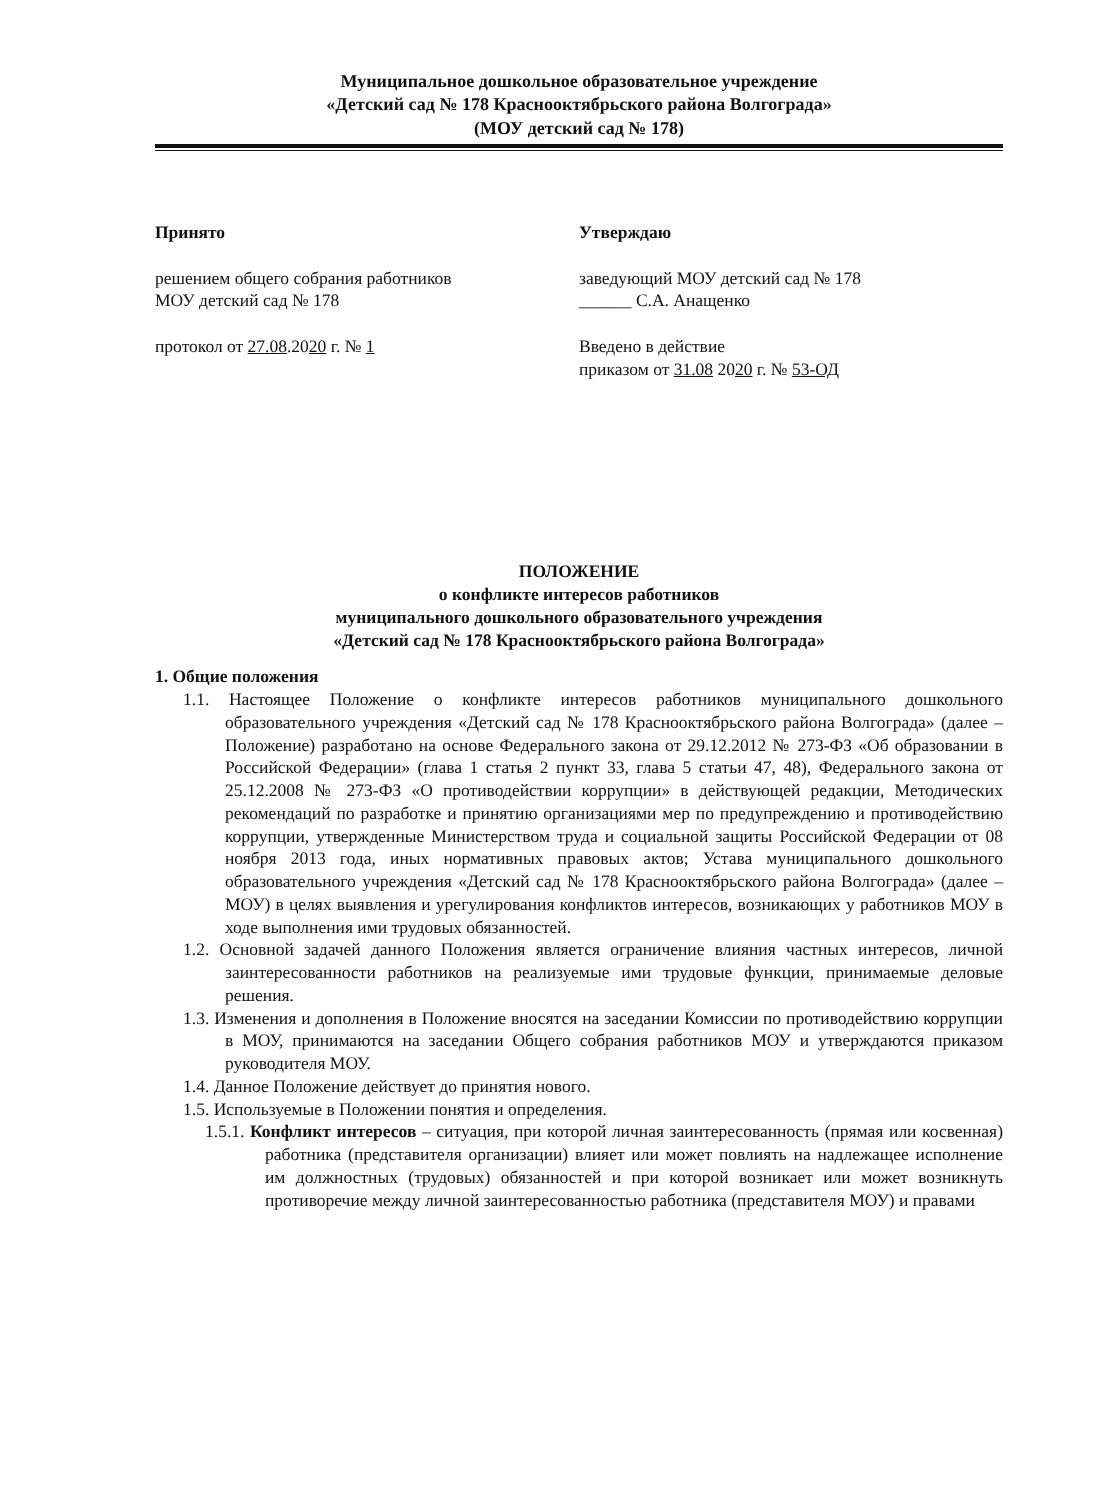Муниципальное дошкольное образовательное учреждение
«Детский сад № 178 Краснооктябрьского района Волгограда»
(МОУ детский сад № 178)
Принято
решением общего собрания работников
МОУ детский сад № 178
протокол от 27.08.2020 г. № 1
Утверждаю
заведующий МОУ детский сад № 178
______ С.А. Анащенко
Введено в действие
приказом от 31.08 2020 г. № 53-ОД
ПОЛОЖЕНИЕ
о конфликте интересов работников
муниципального дошкольного образовательного учреждения
«Детский сад № 178 Краснооктябрьского района Волгограда»
1. Общие положения
1.1. Настоящее Положение о конфликте интересов работников муниципального дошкольного образовательного учреждения «Детский сад № 178 Краснооктябрьского района Волгограда» (далее – Положение) разработано на основе Федерального закона от 29.12.2012 № 273-ФЗ «Об образовании в Российской Федерации» (глава 1 статья 2 пункт 33, глава 5 статьи 47, 48), Федерального закона от 25.12.2008 № 273-ФЗ «О противодействии коррупции» в действующей редакции, Методических рекомендаций по разработке и принятию организациями мер по предупреждению и противодействию коррупции, утвержденные Министерством труда и социальной защиты Российской Федерации от 08 ноября 2013 года, иных нормативных правовых актов; Устава муниципального дошкольного образовательного учреждения «Детский сад № 178 Краснооктябрьского района Волгограда» (далее – МОУ) в целях выявления и урегулирования конфликтов интересов, возникающих у работников МОУ в ходе выполнения ими трудовых обязанностей.
1.2. Основной задачей данного Положения является ограничение влияния частных интересов, личной заинтересованности работников на реализуемые ими трудовые функции, принимаемые деловые решения.
1.3. Изменения и дополнения в Положение вносятся на заседании Комиссии по противодействию коррупции в МОУ, принимаются на заседании Общего собрания работников МОУ и утверждаются приказом руководителя МОУ.
1.4. Данное Положение действует до принятия нового.
1.5. Используемые в Положении понятия и определения.
1.5.1. Конфликт интересов – ситуация, при которой личная заинтересованность (прямая или косвенная) работника (представителя организации) влияет или может повлиять на надлежащее исполнение им должностных (трудовых) обязанностей и при которой возникает или может возникнуть противоречие между личной заинтересованностью работника (представителя МОУ) и правами